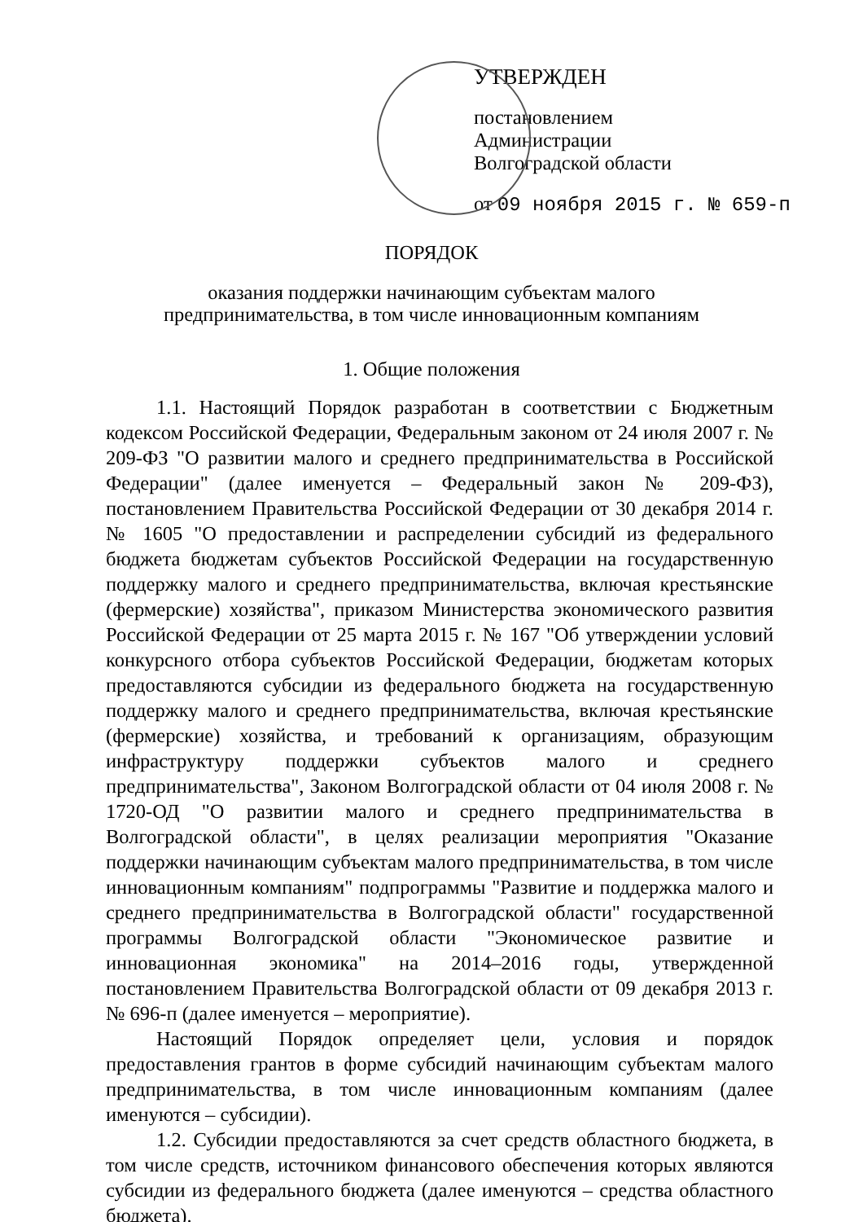УТВЕРЖДЕН
постановлением
Администрации
Волгоградской области
от 09 ноября 2015 г. № 659-п
ПОРЯДОК
оказания поддержки начинающим субъектам малого
предпринимательства, в том числе инновационным компаниям
1. Общие положения
1.1. Настоящий Порядок разработан в соответствии с Бюджетным кодексом Российской Федерации, Федеральным законом от 24 июля 2007 г. № 209-ФЗ "О развитии малого и среднего предпринимательства в Российской Федерации" (далее именуется – Федеральный закон № 209-ФЗ), постановлением Правительства Российской Федерации от 30 декабря 2014 г. № 1605 "О предоставлении и распределении субсидий из федерального бюджета бюджетам субъектов Российской Федерации на государственную поддержку малого и среднего предпринимательства, включая крестьянские (фермерские) хозяйства", приказом Министерства экономического развития Российской Федерации от 25 марта 2015 г. № 167 "Об утверждении условий конкурсного отбора субъектов Российской Федерации, бюджетам которых предоставляются субсидии из федерального бюджета на государственную поддержку малого и среднего предпринимательства, включая крестьянские (фермерские) хозяйства, и требований к организациям, образующим инфраструктуру поддержки субъектов малого и среднего предпринимательства", Законом Волгоградской области от 04 июля 2008 г. № 1720-ОД "О развитии малого и среднего предпринимательства в Волгоградской области", в целях реализации мероприятия "Оказание поддержки начинающим субъектам малого предпринимательства, в том числе инновационным компаниям" подпрограммы "Развитие и поддержка малого и среднего предпринимательства в Волгоградской области" государственной программы Волгоградской области "Экономическое развитие и инновационная экономика" на 2014–2016 годы, утвержденной постановлением Правительства Волгоградской области от 09 декабря 2013 г. № 696-п (далее именуется – мероприятие).
Настоящий Порядок определяет цели, условия и порядок предоставления грантов в форме субсидий начинающим субъектам малого предпринимательства, в том числе инновационным компаниям (далее именуются – субсидии).
1.2. Субсидии предоставляются за счет средств областного бюджета, в том числе средств, источником финансового обеспечения которых являются субсидии из федерального бюджета (далее именуются – средства областного бюджета).